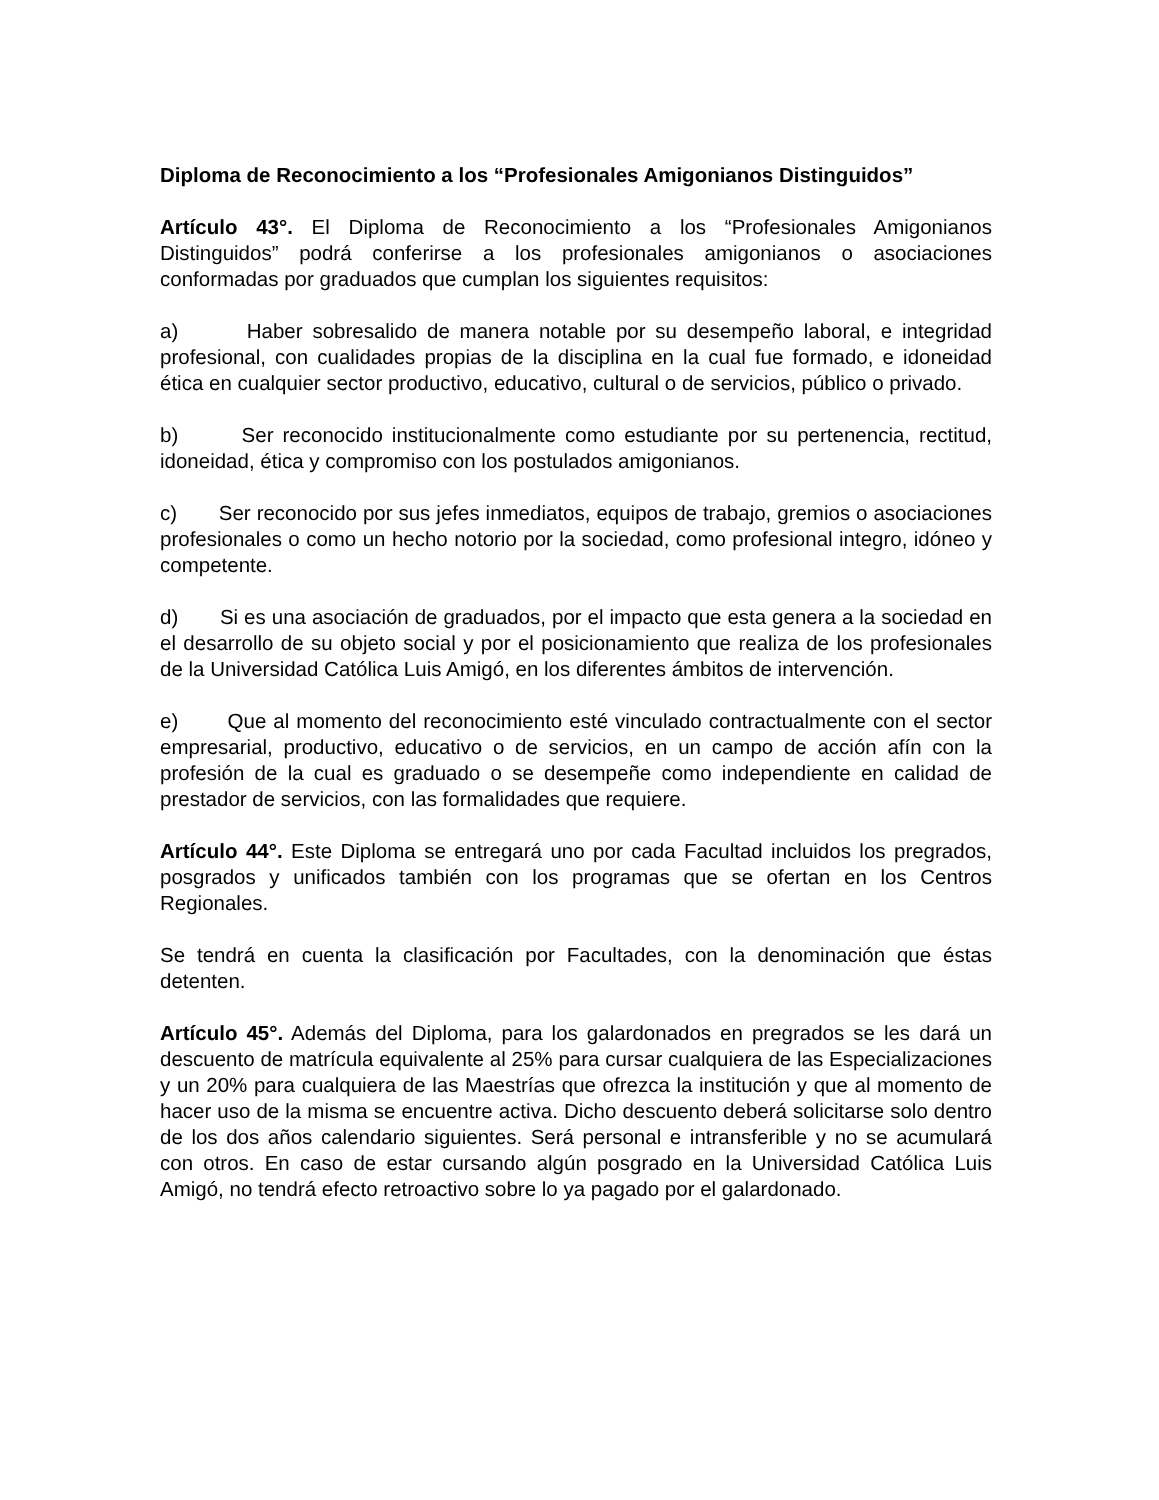Diploma de Reconocimiento a los “Profesionales Amigonianos Distinguidos”
Artículo 43°. El Diploma de Reconocimiento a los “Profesionales Amigonianos Distinguidos” podrá conferirse a los profesionales amigonianos o asociaciones conformadas por graduados que cumplan los siguientes requisitos:
a) Haber sobresalido de manera notable por su desempeño laboral, e integridad profesional, con cualidades propias de la disciplina en la cual fue formado, e idoneidad ética en cualquier sector productivo, educativo, cultural o de servicios, público o privado.
b) Ser reconocido institucionalmente como estudiante por su pertenencia, rectitud, idoneidad, ética y compromiso con los postulados amigonianos.
c) Ser reconocido por sus jefes inmediatos, equipos de trabajo, gremios o asociaciones profesionales o como un hecho notorio por la sociedad, como profesional integro, idóneo y competente.
d) Si es una asociación de graduados, por el impacto que esta genera a la sociedad en el desarrollo de su objeto social y por el posicionamiento que realiza de los profesionales de la Universidad Católica Luis Amigó, en los diferentes ámbitos de intervención.
e) Que al momento del reconocimiento esté vinculado contractualmente con el sector empresarial, productivo, educativo o de servicios, en un campo de acción afín con la profesión de la cual es graduado o se desempeñe como independiente en calidad de prestador de servicios, con las formalidades que requiere.
Artículo 44°. Este Diploma se entregará uno por cada Facultad incluidos los pregrados, posgrados y unificados también con los programas que se ofertan en los Centros Regionales.
Se tendrá en cuenta la clasificación por Facultades, con la denominación que éstas detenten.
Artículo 45°. Además del Diploma, para los galardonados en pregrados se les dará un descuento de matrícula equivalente al 25% para cursar cualquiera de las Especializaciones y un 20% para cualquiera de las Maestrías que ofrezca la institución y que al momento de hacer uso de la misma se encuentre activa. Dicho descuento deberá solicitarse solo dentro de los dos años calendario siguientes. Será personal e intransferible y no se acumulará con otros. En caso de estar cursando algún posgrado en la Universidad Católica Luis Amigó, no tendrá efecto retroactivo sobre lo ya pagado por el galardonado.